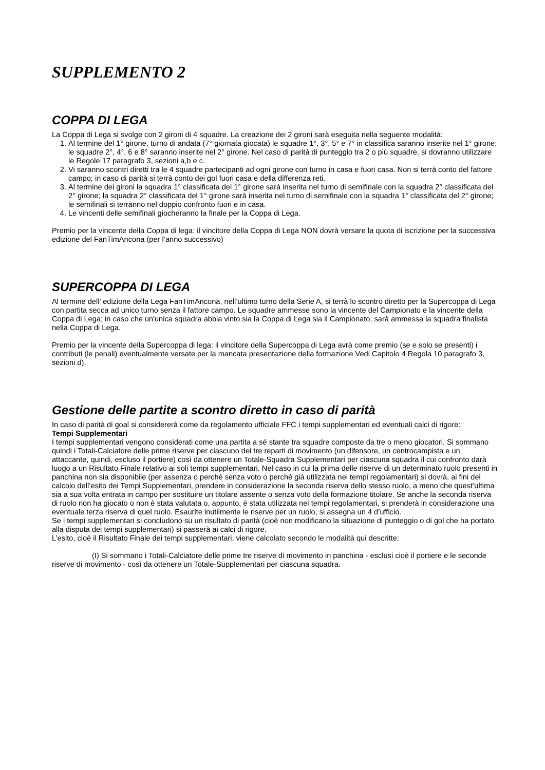SUPPLEMENTO 2
COPPA DI LEGA
La Coppa di Lega si svolge con 2 gironi di 4 squadre. La creazione dei 2 gironi sarà eseguita nella seguente modalità:
1. Al termine del 1° girone, turno di andata (7° giornata giocata) le squadre 1°, 3°, 5° e 7° in classifica saranno inserite nel 1° girone; le squadre 2°, 4°, 6 e 8° saranno inserite nel 2° girone. Nel caso di parità di punteggio tra 2 o più squadre, si dovranno utilizzare le Regole 17 paragrafo 3, sezioni a,b e c.
2. Vi saranno scontri diretti tra le 4 squadre partecipanti ad ogni girone con turno in casa e fuori casa. Non si terrà conto del fattore campo; in caso di parità si terrà conto dei gol fuori casa e della differenza reti.
3. Al termine dei gironi la squadra 1° classificata del 1° girone sarà inserita nel turno di semifinale con la squadra 2° classificata del 2° girone; la squadra 2° classificata del 1° girone sarà inserita nel turno di semifinale con la squadra 1° classificata del 2° girone; le semifinali si terranno nel doppio confronto fuori e in casa.
4. Le vincenti delle semifinali giocheranno la finale per la Coppa di Lega.
Premio per la vincente della Coppa di lega: il vincitore della Coppa di Lega NON dovrà versare la quota di iscrizione per la successiva edizione del FanTimAncona (per l’anno successivo)
SUPERCOPPA DI LEGA
Al termine dell’ edizione della Lega FanTimAncona, nell’ultimo turno della Serie A, si terrà lo scontro diretto per la Supercoppa di Lega con partita secca ad unico turno senza il fattore campo. Le squadre ammesse sono la vincente del Campionato e la vincente della Coppa di Lega; in caso che un'unica squadra abbia vinto sia la Coppa di Lega sia il Campionato, sarà ammessa la squadra finalista nella Coppa di Lega.
Premio per la vincente della Supercoppa di lega: il vincitore della Supercoppa di Lega avrà come premio (se e solo se presenti) i contributi (le penali) eventualmente versate per la mancata presentazione della formazione Vedi Capitolo 4 Regola 10 paragrafo 3, sezioni d).
Gestione delle partite a scontro diretto in caso di parità
In caso di parità di goal si considererà come da regolamento ufficiale FFC i tempi supplementari ed eventuali calci di rigore:
Tempi Supplementari
I tempi supplementari vengono considerati come una partita a sé stante tra squadre composte da tre o meno giocatori. Si sommano quindi i Totali-Calciatore delle prime riserve per ciascuno dei tre reparti di movimento (un difensore, un centrocampista e un attaccante, quindi, escluso il portiere) così da ottenere un Totale-Squadra Supplementari per ciascuna squadra il cui confronto darà luogo a un Risultato Finale relativo ai soli tempi supplementari. Nel caso in cui la prima delle riserve di un determinato ruolo presenti in panchina non sia disponibile (per assenza o perché senza voto o perché già utilizzata nei tempi regolamentari) si dovrà, ai fini del calcolo dell’esito dei Tempi Supplementari, prendere in considerazione la seconda riserva dello stesso ruolo, a meno che quest’ultima sia a sua volta entrata in campo per sostituire un titolare assente o senza voto della formazione titolare. Se anche la seconda riserva di ruolo non ha giocato o non è stata valutata o, appunto, è stata utilizzata nei tempi regolamentari, si prenderà in considerazione una eventuale terza riserva di quel ruolo. Esaurite inutilmente le riserve per un ruolo, si assegna un 4 d’ufficio.
Se i tempi supplementari si concludono su un risultato di parità (cioè non modificano la situazione di punteggio o di gol che ha portato alla disputa dei tempi supplementari) si passerà ai calci di rigore.
L’esito, cioè il Risultato Finale dei tempi supplementari, viene calcolato secondo le modalità qui descritte:
(I) Si sommano i Totali-Calciatore delle prime tre riserve di movimento in panchina - esclusi cioè il portiere e le seconde riserve di movimento - così da ottenere un Totale-Supplementari per ciascuna squadra.